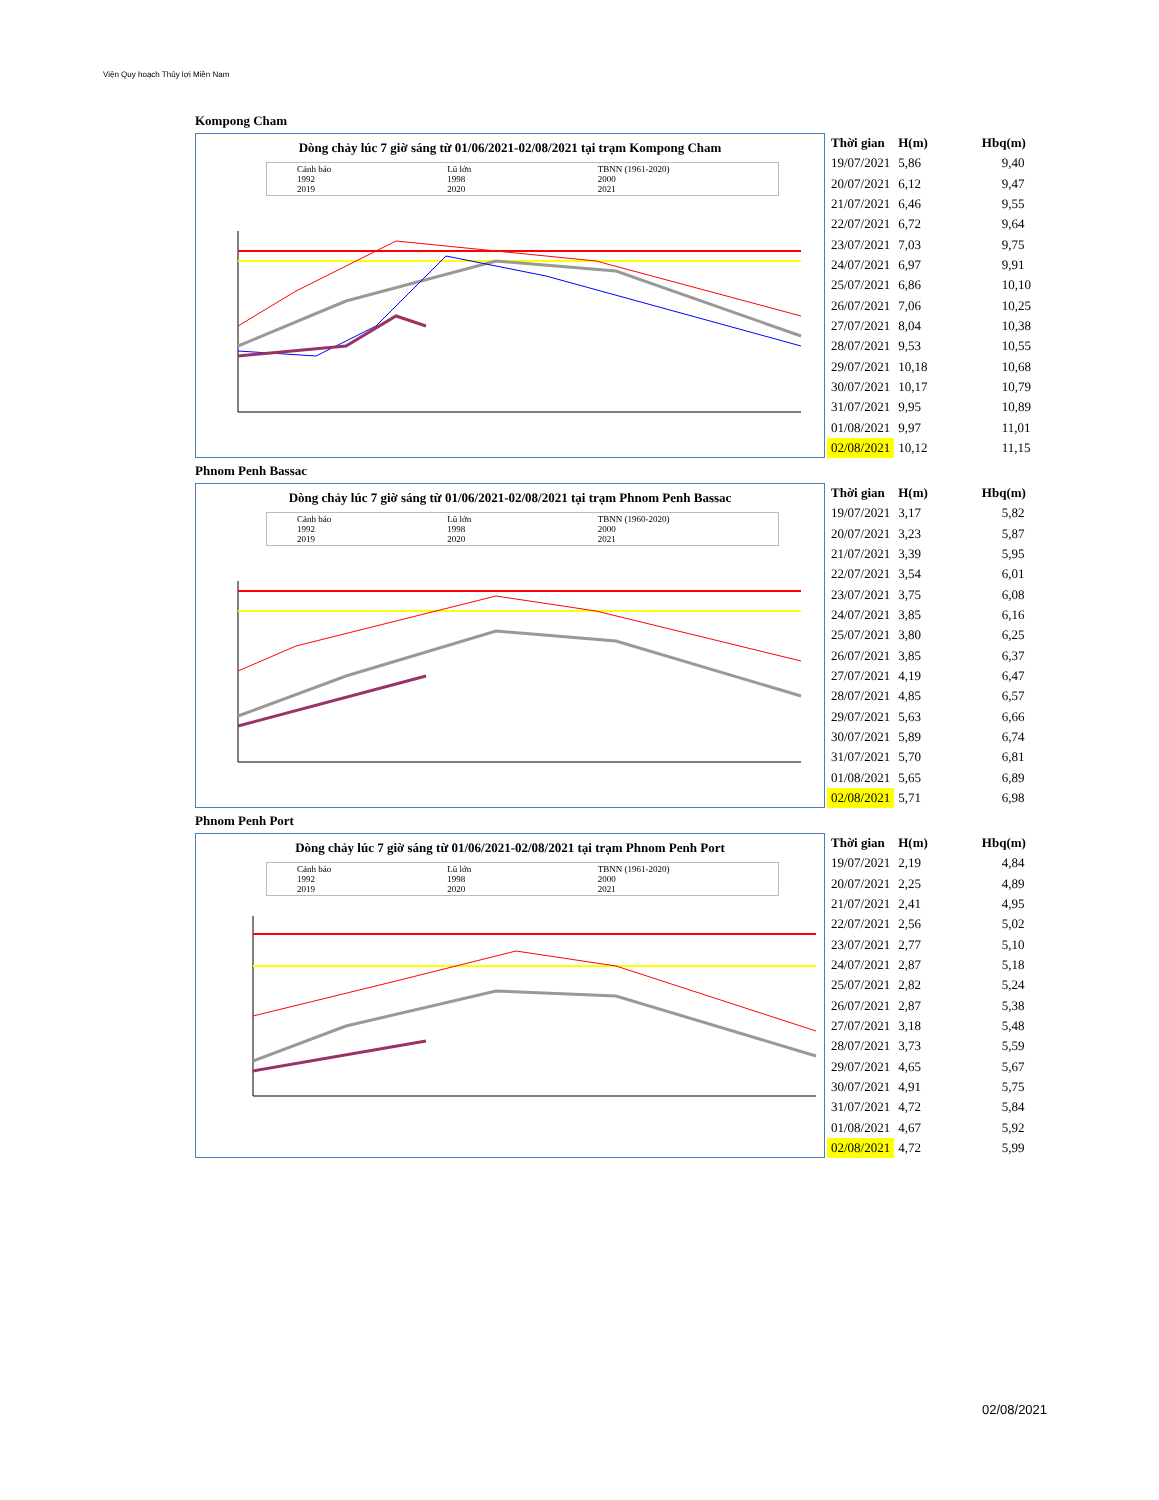Viện Quy hoạch Thủy lợi Miền Nam
Kompong Cham
Dòng chảy lúc 7 giờ sáng từ 01/06/2021-02/08/2021 tại trạm Kompong Cham
Cảnh báo Lũ lớn TBNN (1961-2020) 1992 1998 2000 2019 2020 2021
| Thời gian | H(m) | Hbq(m) |
| --- | --- | --- |
| 19/07/2021 | 5,86 | 9,40 |
| 20/07/2021 | 6,12 | 9,47 |
| 21/07/2021 | 6,46 | 9,55 |
| 22/07/2021 | 6,72 | 9,64 |
| 23/07/2021 | 7,03 | 9,75 |
| 24/07/2021 | 6,97 | 9,91 |
| 25/07/2021 | 6,86 | 10,10 |
| 26/07/2021 | 7,06 | 10,25 |
| 27/07/2021 | 8,04 | 10,38 |
| 28/07/2021 | 9,53 | 10,55 |
| 29/07/2021 | 10,18 | 10,68 |
| 30/07/2021 | 10,17 | 10,79 |
| 31/07/2021 | 9,95 | 10,89 |
| 01/08/2021 | 9,97 | 11,01 |
| 02/08/2021 | 10,12 | 11,15 |
Phnom Penh Bassac
Dòng chảy lúc 7 giờ sáng từ 01/06/2021-02/08/2021 tại trạm Phnom Penh Bassac
Cảnh báo Lũ lớn TBNN (1960-2020) 1992 1998 2000 2019 2020 2021
| Thời gian | H(m) | Hbq(m) |
| --- | --- | --- |
| 19/07/2021 | 3,17 | 5,82 |
| 20/07/2021 | 3,23 | 5,87 |
| 21/07/2021 | 3,39 | 5,95 |
| 22/07/2021 | 3,54 | 6,01 |
| 23/07/2021 | 3,75 | 6,08 |
| 24/07/2021 | 3,85 | 6,16 |
| 25/07/2021 | 3,80 | 6,25 |
| 26/07/2021 | 3,85 | 6,37 |
| 27/07/2021 | 4,19 | 6,47 |
| 28/07/2021 | 4,85 | 6,57 |
| 29/07/2021 | 5,63 | 6,66 |
| 30/07/2021 | 5,89 | 6,74 |
| 31/07/2021 | 5,70 | 6,81 |
| 01/08/2021 | 5,65 | 6,89 |
| 02/08/2021 | 5,71 | 6,98 |
Phnom Penh Port
Dòng chảy lúc 7 giờ sáng từ 01/06/2021-02/08/2021 tại trạm Phnom Penh Port
Cảnh báo Lũ lớn TBNN (1961-2020) 1992 1998 2000 2019 2020 2021
| Thời gian | H(m) | Hbq(m) |
| --- | --- | --- |
| 19/07/2021 | 2,19 | 4,84 |
| 20/07/2021 | 2,25 | 4,89 |
| 21/07/2021 | 2,41 | 4,95 |
| 22/07/2021 | 2,56 | 5,02 |
| 23/07/2021 | 2,77 | 5,10 |
| 24/07/2021 | 2,87 | 5,18 |
| 25/07/2021 | 2,82 | 5,24 |
| 26/07/2021 | 2,87 | 5,38 |
| 27/07/2021 | 3,18 | 5,48 |
| 28/07/2021 | 3,73 | 5,59 |
| 29/07/2021 | 4,65 | 5,67 |
| 30/07/2021 | 4,91 | 5,75 |
| 31/07/2021 | 4,72 | 5,84 |
| 01/08/2021 | 4,67 | 5,92 |
| 02/08/2021 | 4,72 | 5,99 |
02/08/2021